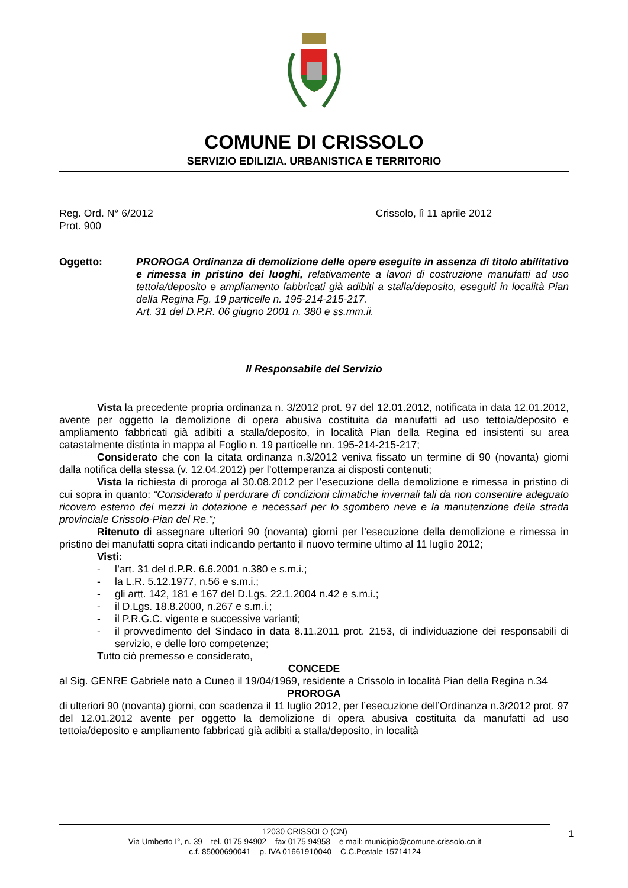COMUNE DI CRISSOLO
SERVIZIO EDILIZIA. URBANISTICA E TERRITORIO
Reg. Ord. N° 6/2012
Prot. 900
Crissolo, lì 11 aprile 2012
Oggetto: PROROGA Ordinanza di demolizione delle opere eseguite in assenza di titolo abilitativo e rimessa in pristino dei luoghi, relativamente a lavori di costruzione manufatti ad uso tettoia/deposito e ampliamento fabbricati già adibiti a stalla/deposito, eseguiti in località Pian della Regina Fg. 19 particelle n. 195-214-215-217.
Art. 31 del D.P.R. 06 giugno 2001 n. 380 e ss.mm.ii.
Il Responsabile del Servizio
Vista la precedente propria ordinanza n. 3/2012 prot. 97 del 12.01.2012, notificata in data 12.01.2012, avente per oggetto la demolizione di opera abusiva costituita da manufatti ad uso tettoia/deposito e ampliamento fabbricati già adibiti a stalla/deposito, in località Pian della Regina ed insistenti su area catastalmente distinta in mappa al Foglio n. 19 particelle nn. 195-214-215-217;
Considerato che con la citata ordinanza n.3/2012 veniva fissato un termine di 90 (novanta) giorni dalla notifica della stessa (v. 12.04.2012) per l’ottemperanza ai disposti contenuti;
Vista la richiesta di proroga al 30.08.2012 per l’esecuzione della demolizione e rimessa in pristino di cui sopra in quanto: “Considerato il perdurare di condizioni climatiche invernali tali da non consentire adeguato ricovero esterno dei mezzi in dotazione e necessari per lo sgombero neve e la manutenzione della strada provinciale Crissolo-Pian del Re.”;
Ritenuto di assegnare ulteriori 90 (novanta) giorni per l’esecuzione della demolizione e rimessa in pristino dei manufatti sopra citati indicando pertanto il nuovo termine ultimo al 11 luglio 2012;
Visti:
- l’art. 31 del d.P.R. 6.6.2001 n.380 e s.m.i.;
- la L.R. 5.12.1977, n.56 e s.m.i.;
- gli artt. 142, 181 e 167 del D.Lgs. 22.1.2004 n.42 e s.m.i.;
- il D.Lgs. 18.8.2000, n.267 e s.m.i.;
- il P.R.G.C. vigente e successive varianti;
- il provvedimento del Sindaco in data 8.11.2011 prot. 2153, di individuazione dei responsabili di servizio, e delle loro competenze;
Tutto ciò premesso e considerato,
CONCEDE
al Sig. GENRE Gabriele nato a Cuneo il 19/04/1969, residente a Crissolo in località Pian della Regina n.34
PROROGA
di ulteriori 90 (novanta) giorni, con scadenza il 11 luglio 2012, per l’esecuzione dell’Ordinanza n.3/2012 prot. 97 del 12.01.2012 avente per oggetto la demolizione di opera abusiva costituita da manufatti ad uso tettoia/deposito e ampliamento fabbricati già adibiti a stalla/deposito, in località
12030 CRISSOLO (CN)
Via Umberto I°, n. 39 – tel. 0175 94902 – fax 0175 94958 – e mail: municipio@comune.crissolo.cn.it
c.f. 85000690041 – p. IVA 01661910040 – C.C.Postale 15714124
1